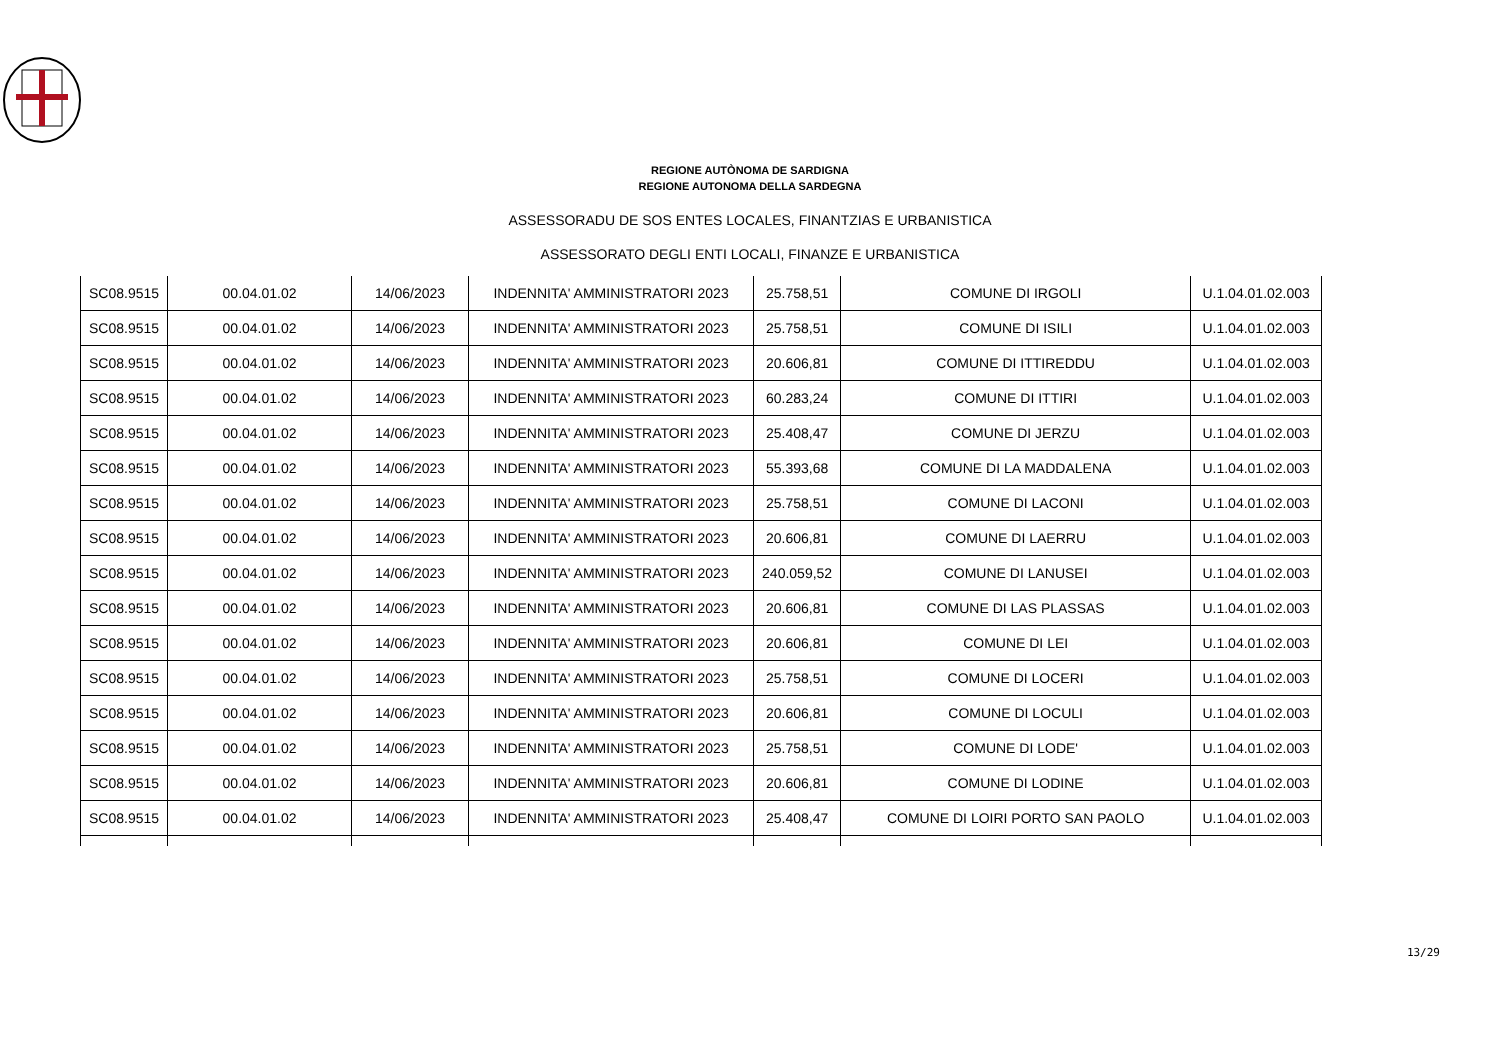REGIONE AUTÒNOMA DE SARDIGNA
REGIONE AUTONOMA DELLA SARDEGNA
ASSESSORADU DE SOS ENTES LOCALES, FINANTZIAS E URBANISTICA
ASSESSORATO DEGLI ENTI LOCALI, FINANZE E URBANISTICA
| SC08.9515 | 00.04.01.02 | 14/06/2023 | INDENNITA' AMMINISTRATORI 2023 | 25.758,51 | COMUNE DI IRGOLI | U.1.04.01.02.003 |
| SC08.9515 | 00.04.01.02 | 14/06/2023 | INDENNITA' AMMINISTRATORI 2023 | 25.758,51 | COMUNE DI ISILI | U.1.04.01.02.003 |
| SC08.9515 | 00.04.01.02 | 14/06/2023 | INDENNITA' AMMINISTRATORI 2023 | 20.606,81 | COMUNE DI ITTIREDDU | U.1.04.01.02.003 |
| SC08.9515 | 00.04.01.02 | 14/06/2023 | INDENNITA' AMMINISTRATORI 2023 | 60.283,24 | COMUNE DI ITTIRI | U.1.04.01.02.003 |
| SC08.9515 | 00.04.01.02 | 14/06/2023 | INDENNITA' AMMINISTRATORI 2023 | 25.408,47 | COMUNE DI JERZU | U.1.04.01.02.003 |
| SC08.9515 | 00.04.01.02 | 14/06/2023 | INDENNITA' AMMINISTRATORI 2023 | 55.393,68 | COMUNE DI LA MADDALENA | U.1.04.01.02.003 |
| SC08.9515 | 00.04.01.02 | 14/06/2023 | INDENNITA' AMMINISTRATORI 2023 | 25.758,51 | COMUNE DI LACONI | U.1.04.01.02.003 |
| SC08.9515 | 00.04.01.02 | 14/06/2023 | INDENNITA' AMMINISTRATORI 2023 | 20.606,81 | COMUNE DI LAERRU | U.1.04.01.02.003 |
| SC08.9515 | 00.04.01.02 | 14/06/2023 | INDENNITA' AMMINISTRATORI 2023 | 240.059,52 | COMUNE DI LANUSEI | U.1.04.01.02.003 |
| SC08.9515 | 00.04.01.02 | 14/06/2023 | INDENNITA' AMMINISTRATORI 2023 | 20.606,81 | COMUNE DI LAS PLASSAS | U.1.04.01.02.003 |
| SC08.9515 | 00.04.01.02 | 14/06/2023 | INDENNITA' AMMINISTRATORI 2023 | 20.606,81 | COMUNE DI LEI | U.1.04.01.02.003 |
| SC08.9515 | 00.04.01.02 | 14/06/2023 | INDENNITA' AMMINISTRATORI 2023 | 25.758,51 | COMUNE DI LOCERI | U.1.04.01.02.003 |
| SC08.9515 | 00.04.01.02 | 14/06/2023 | INDENNITA' AMMINISTRATORI 2023 | 20.606,81 | COMUNE DI LOCULI | U.1.04.01.02.003 |
| SC08.9515 | 00.04.01.02 | 14/06/2023 | INDENNITA' AMMINISTRATORI 2023 | 25.758,51 | COMUNE DI LODE' | U.1.04.01.02.003 |
| SC08.9515 | 00.04.01.02 | 14/06/2023 | INDENNITA' AMMINISTRATORI 2023 | 20.606,81 | COMUNE DI LODINE | U.1.04.01.02.003 |
| SC08.9515 | 00.04.01.02 | 14/06/2023 | INDENNITA' AMMINISTRATORI 2023 | 25.408,47 | COMUNE DI LOIRI PORTO SAN PAOLO | U.1.04.01.02.003 |
13/29